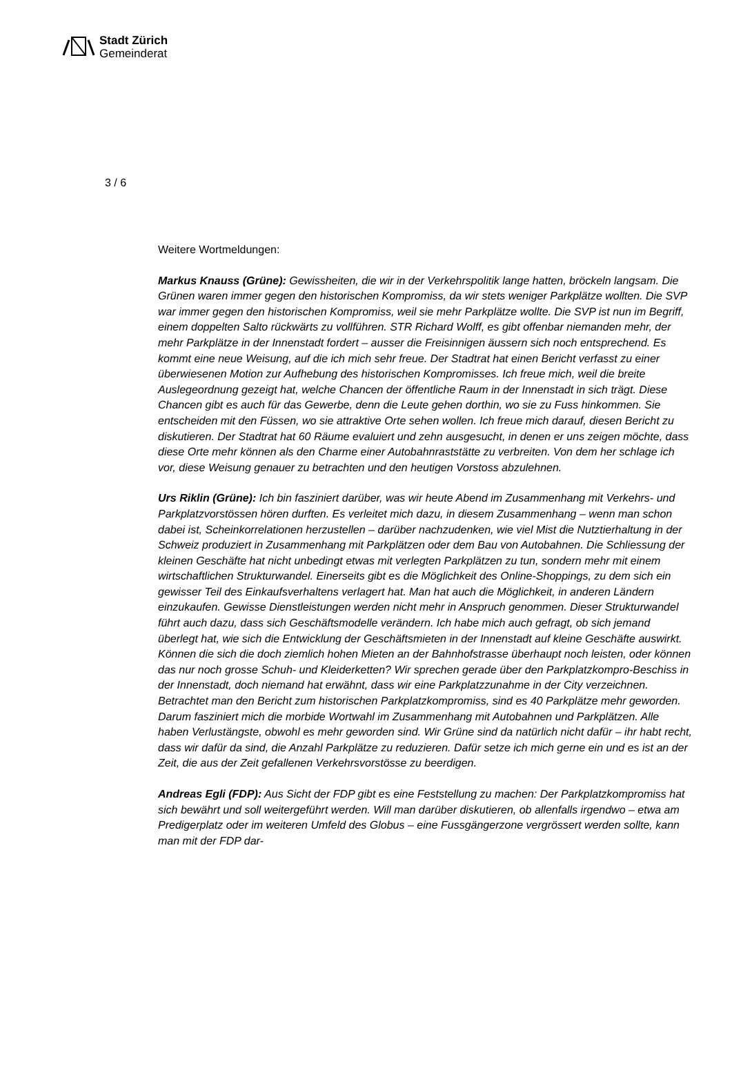Stadt Zürich
Gemeinderat
3 / 6
Weitere Wortmeldungen:
Markus Knauss (Grüne): Gewissheiten, die wir in der Verkehrspolitik lange hatten, bröckeln langsam. Die Grünen waren immer gegen den historischen Kompromiss, da wir stets weniger Parkplätze wollten. Die SVP war immer gegen den historischen Kompromiss, weil sie mehr Parkplätze wollte. Die SVP ist nun im Begriff, einem doppelten Salto rückwärts zu vollführen. STR Richard Wolff, es gibt offenbar niemanden mehr, der mehr Parkplätze in der Innenstadt fordert – ausser die Freisinnigen äussern sich noch entsprechend. Es kommt eine neue Weisung, auf die ich mich sehr freue. Der Stadtrat hat einen Bericht verfasst zu einer überwiesenen Motion zur Aufhebung des historischen Kompromisses. Ich freue mich, weil die breite Auslegeordnung gezeigt hat, welche Chancen der öffentliche Raum in der Innenstadt in sich trägt. Diese Chancen gibt es auch für das Gewerbe, denn die Leute gehen dorthin, wo sie zu Fuss hinkommen. Sie entscheiden mit den Füssen, wo sie attraktive Orte sehen wollen. Ich freue mich darauf, diesen Bericht zu diskutieren. Der Stadtrat hat 60 Räume evaluiert und zehn ausgesucht, in denen er uns zeigen möchte, dass diese Orte mehr können als den Charme einer Autobahnraststätte zu verbreiten. Von dem her schlage ich vor, diese Weisung genauer zu betrachten und den heutigen Vorstoss abzulehnen.
Urs Riklin (Grüne): Ich bin fasziniert darüber, was wir heute Abend im Zusammenhang mit Verkehrs- und Parkplatzvorstössen hören durften. Es verleitet mich dazu, in diesem Zusammenhang – wenn man schon dabei ist, Scheinkorrelationen herzustellen – darüber nachzudenken, wie viel Mist die Nutztierhaltung in der Schweiz produziert in Zusammenhang mit Parkplätzen oder dem Bau von Autobahnen. Die Schliessung der kleinen Geschäfte hat nicht unbedingt etwas mit verlegten Parkplätzen zu tun, sondern mehr mit einem wirtschaftlichen Strukturwandel. Einerseits gibt es die Möglichkeit des Online-Shoppings, zu dem sich ein gewisser Teil des Einkaufsverhaltens verlagert hat. Man hat auch die Möglichkeit, in anderen Ländern einzukaufen. Gewisse Dienstleistungen werden nicht mehr in Anspruch genommen. Dieser Strukturwandel führt auch dazu, dass sich Geschäftsmodelle verändern. Ich habe mich auch gefragt, ob sich jemand überlegt hat, wie sich die Entwicklung der Geschäftsmieten in der Innenstadt auf kleine Geschäfte auswirkt. Können die sich die doch ziemlich hohen Mieten an der Bahnhofstrasse überhaupt noch leisten, oder können das nur noch grosse Schuh- und Kleiderketten? Wir sprechen gerade über den Parkplatzkompro-Beschiss in der Innenstadt, doch niemand hat erwähnt, dass wir eine Parkplatzzunahme in der City verzeichnen. Betrachtet man den Bericht zum historischen Parkplatzkompromiss, sind es 40 Parkplätze mehr geworden. Darum fasziniert mich die morbide Wortwahl im Zusammenhang mit Autobahnen und Parkplätzen. Alle haben Verlustängste, obwohl es mehr geworden sind. Wir Grüne sind da natürlich nicht dafür – ihr habt recht, dass wir dafür da sind, die Anzahl Parkplätze zu reduzieren. Dafür setze ich mich gerne ein und es ist an der Zeit, die aus der Zeit gefallenen Verkehrsvorstösse zu beerdigen.
Andreas Egli (FDP): Aus Sicht der FDP gibt es eine Feststellung zu machen: Der Parkplatzkompromiss hat sich bewährt und soll weitergeführt werden. Will man darüber diskutieren, ob allenfalls irgendwo – etwa am Predigerplatz oder im weiteren Umfeld des Globus – eine Fussgängerzone vergrössert werden sollte, kann man mit der FDP dar-